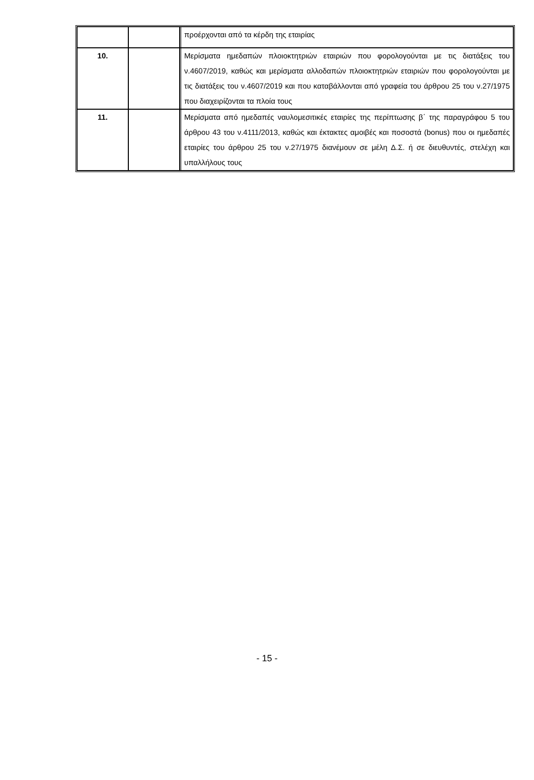| | | προέρχονται από τα κέρδη της εταιρίας |
| 10. | | Μερίσματα ημεδαπών πλοιοκτητριών εταιριών που φορολογούνται με τις διατάξεις του ν.4607/2019, καθώς και μερίσματα αλλοδαπών πλοιοκτητριών εταιριών που φορολογούνται με τις διατάξεις του ν.4607/2019 και που καταβάλλονται από γραφεία του άρθρου 25 του ν.27/1975 που διαχειρίζονται τα πλοία τους |
| 11. | | Μερίσματα από ημεδαπές ναυλομεσιτικές εταιρίες της περίπτωσης β΄ της παραγράφου 5 του άρθρου 43 του ν.4111/2013, καθώς και έκτακτες αμοιβές και ποσοστά (bonus) που οι ημεδαπές εταιρίες του άρθρου 25 του ν.27/1975 διανέμουν σε μέλη Δ.Σ. ή σε διευθυντές, στελέχη και υπαλλήλους τους |
- 15 -